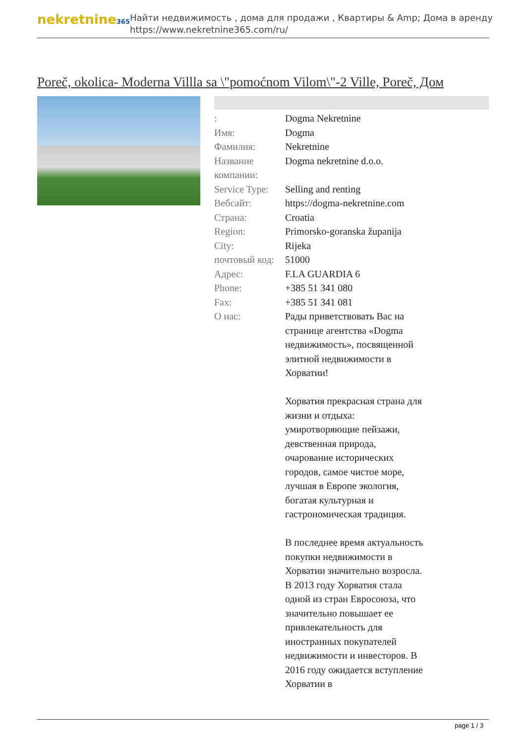nekretnine365
Найти недвижимость , дома для продажи , Квартиры & Amp; Дома в аренду
https://www.nekretnine365.com/ru/
Poreč, okolica- Moderna Villla sa \"pomoćnom Vilom\"-2 Ville, Poreč, Дом
| : | Dogma Nekretnine |
| Имя: | Dogma |
| Фамилия: | Nekretnine |
| Название компании: | Dogma nekretnine d.o.o. |
| Service Type: | Selling and renting |
| Вебсайт: | https://dogma-nekretnine.com |
| Страна: | Croatia |
| Region: | Primorsko-goranska županija |
| City: | Rijeka |
| почтовый код: | 51000 |
| Адрес: | F.LA GUARDIA 6 |
| Phone: | +385 51 341 080 |
| Fax: | +385 51 341 081 |
| О нас: | Рады приветствовать Вас на странице агентства «Dogma недвижимость», посвященной элитной недвижимости в Хорватии! Хорватия прекрасная страна для жизни и отдыха: умиротворяющие пейзажи, девственная природа, очарование исторических городов, самое чистое море, лучшая в Европе экология, богатая культурная и гастрономическая традиция. В последнее время актуальность покупки недвижимости в Хорватии значительно возросла. В 2013 году Хорватия стала одной из стран Евросоюза, что значительно повышает ее привлекательность для иностранных покупателей недвижимости и инвесторов. В 2016 году ожидается вступление Хорватии в |
page 1 / 3